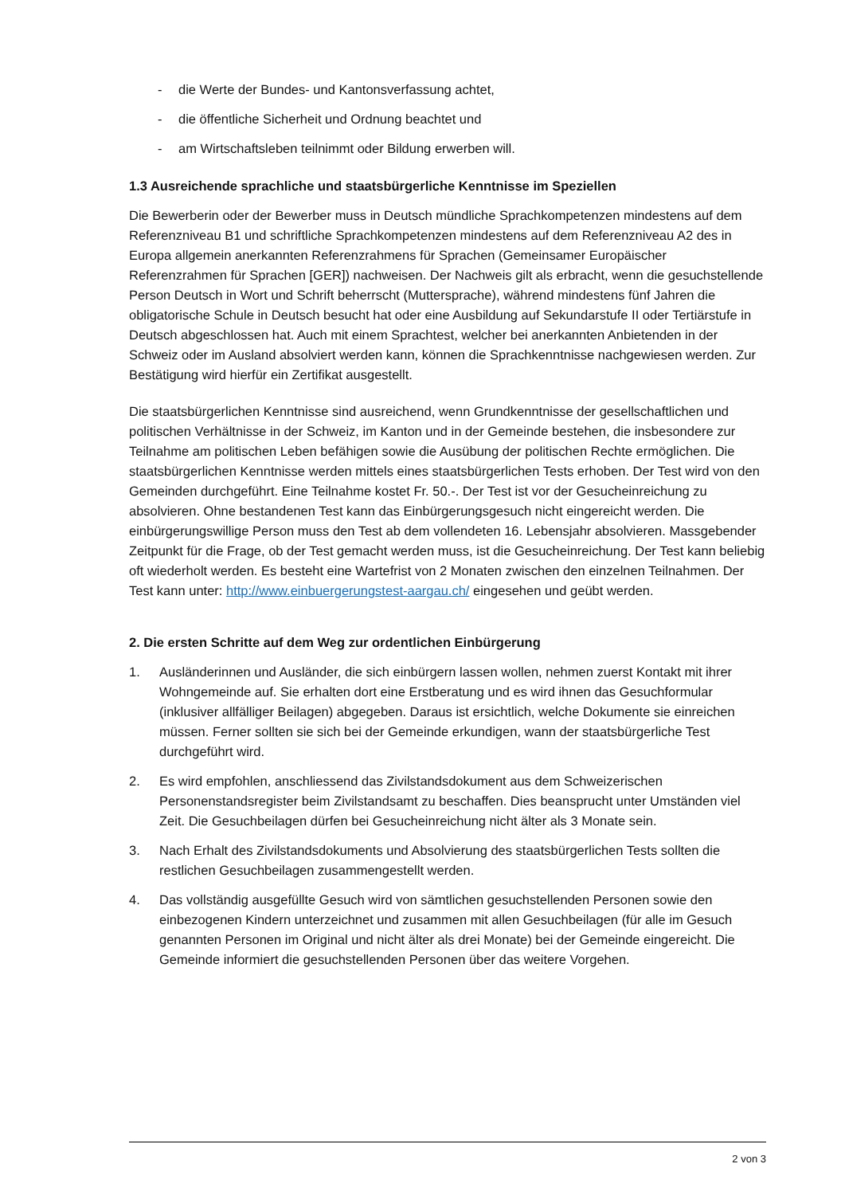- die Werte der Bundes- und Kantonsverfassung achtet,
- die öffentliche Sicherheit und Ordnung beachtet und
- am Wirtschaftsleben teilnimmt oder Bildung erwerben will.
1.3 Ausreichende sprachliche und staatsbürgerliche Kenntnisse im Speziellen
Die Bewerberin oder der Bewerber muss in Deutsch mündliche Sprachkompetenzen mindestens auf dem Referenzniveau B1 und schriftliche Sprachkompetenzen mindestens auf dem Referenzniveau A2 des in Europa allgemein anerkannten Referenzrahmens für Sprachen (Gemeinsamer Europäischer Referenzrahmen für Sprachen [GER]) nachweisen. Der Nachweis gilt als erbracht, wenn die gesuchstellende Person Deutsch in Wort und Schrift beherrscht (Muttersprache), während mindestens fünf Jahren die obligatorische Schule in Deutsch besucht hat oder eine Ausbildung auf Sekundarstufe II oder Tertiärstufe in Deutsch abgeschlossen hat. Auch mit einem Sprachtest, welcher bei anerkannten Anbietenden in der Schweiz oder im Ausland absolviert werden kann, können die Sprachkenntnisse nachgewiesen werden. Zur Bestätigung wird hierfür ein Zertifikat ausgestellt.
Die staatsbürgerlichen Kenntnisse sind ausreichend, wenn Grundkenntnisse der gesellschaftlichen und politischen Verhältnisse in der Schweiz, im Kanton und in der Gemeinde bestehen, die insbesondere zur Teilnahme am politischen Leben befähigen sowie die Ausübung der politischen Rechte ermöglichen. Die staatsbürgerlichen Kenntnisse werden mittels eines staatsbürgerlichen Tests erhoben. Der Test wird von den Gemeinden durchgeführt. Eine Teilnahme kostet Fr. 50.-. Der Test ist vor der Gesucheinreichung zu absolvieren. Ohne bestandenen Test kann das Einbürgerungsgesuch nicht eingereicht werden. Die einbürgerungswillige Person muss den Test ab dem vollendeten 16. Lebensjahr absolvieren. Massgebender Zeitpunkt für die Frage, ob der Test gemacht werden muss, ist die Gesucheinreichung. Der Test kann beliebig oft wiederholt werden. Es besteht eine Wartefrist von 2 Monaten zwischen den einzelnen Teilnahmen. Der Test kann unter: http://www.einbuergerungstest-aargau.ch/ eingesehen und geübt werden.
2. Die ersten Schritte auf dem Weg zur ordentlichen Einbürgerung
1. Ausländerinnen und Ausländer, die sich einbürgern lassen wollen, nehmen zuerst Kontakt mit ihrer Wohngemeinde auf. Sie erhalten dort eine Erstberatung und es wird ihnen das Gesuchformular (inklusiver allfälliger Beilagen) abgegeben. Daraus ist ersichtlich, welche Dokumente sie einreichen müssen. Ferner sollten sie sich bei der Gemeinde erkundigen, wann der staatsbürgerliche Test durchgeführt wird.
2. Es wird empfohlen, anschliessend das Zivilstandsdokument aus dem Schweizerischen Personenstandsregister beim Zivilstandsamt zu beschaffen. Dies beansprucht unter Umständen viel Zeit. Die Gesuchbeilagen dürfen bei Gesucheinreichung nicht älter als 3 Monate sein.
3. Nach Erhalt des Zivilstandsdokuments und Absolvierung des staatsbürgerlichen Tests sollten die restlichen Gesuchbeilagen zusammengestellt werden.
4. Das vollständig ausgefüllte Gesuch wird von sämtlichen gesuchstellenden Personen sowie den einbezogenen Kindern unterzeichnet und zusammen mit allen Gesuchbeilagen (für alle im Gesuch genannten Personen im Original und nicht älter als drei Monate) bei der Gemeinde eingereicht. Die Gemeinde informiert die gesuchstellenden Personen über das weitere Vorgehen.
2 von 3